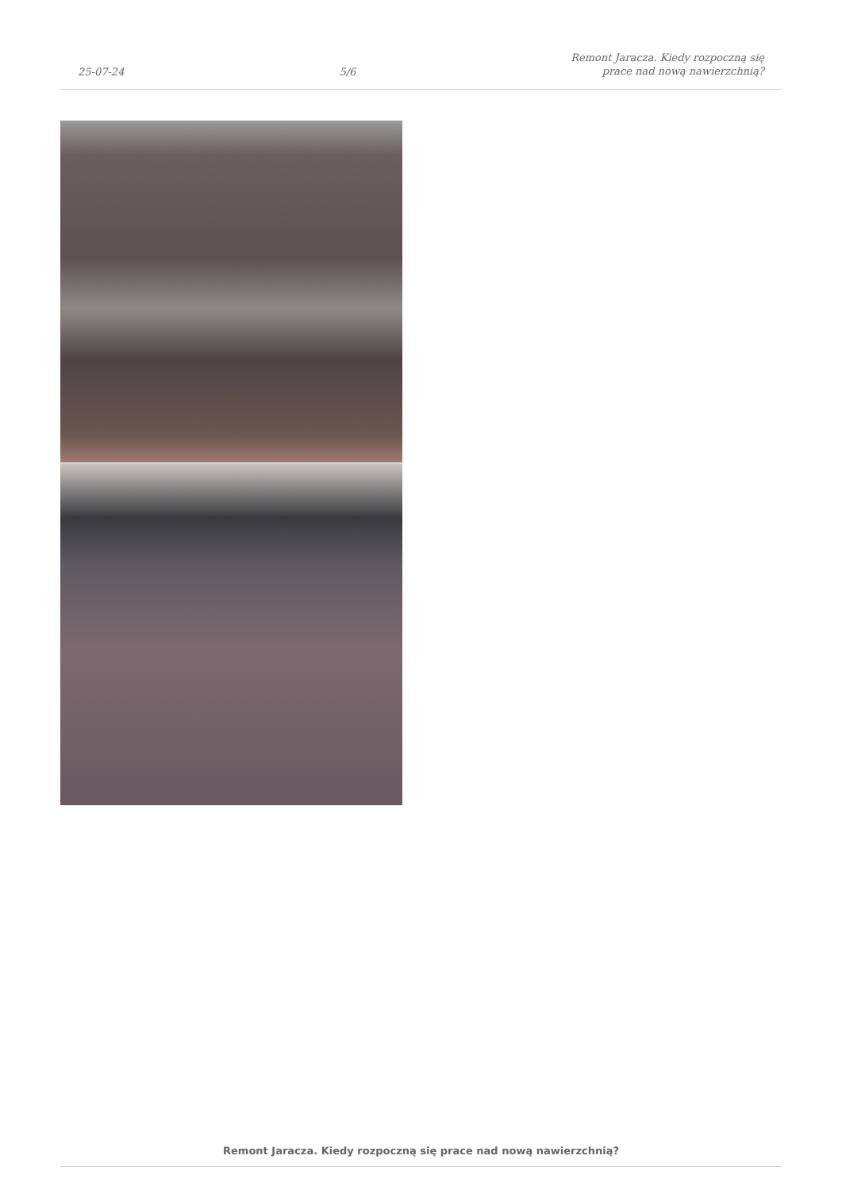25-07-24 5/6 Remont Jaracza. Kiedy rozpoczną się
prace nad nową nawierzchnią?
Remont Jaracza. Kiedy rozpoczną się prace nad nową nawierzchnią?